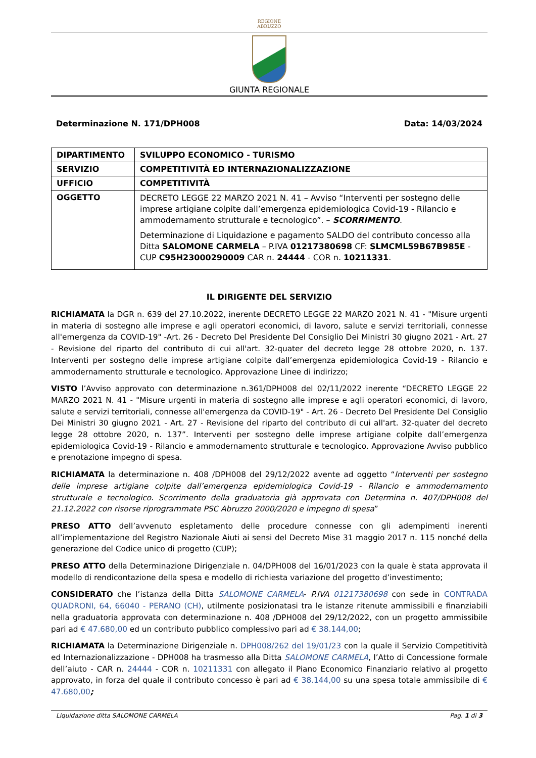REGIONE
ABRUZZO
GIUNTA REGIONALE
Determinazione N. 171/DPH008 Data: 14/03/2024
| DIPARTIMENTO | SVILUPPO ECONOMICO - TURISMO |
| SERVIZIO | COMPETITIVITÀ ED INTERNAZIONALIZZAZIONE |
| UFFICIO | COMPETITIVITÀ |
| OGGETTO | DECRETO LEGGE 22 MARZO 2021 N. 41 – Avviso “Interventi per sostegno delle imprese artigiane colpite dall’emergenza epidemiologica Covid-19 - Rilancio e ammodernamento strutturale e tecnologico”. – SCORRIMENTO . Determinazione di Liquidazione e pagamento SALDO del contributo concesso alla Ditta SALOMONE CARMELA – P.IVA 01217380698 CF: SLMCML59B67B985E - CUP C95H23000290009 CAR n. 24444 - COR n. 10211331 . |
IL DIRIGENTE DEL SERVIZIO
RICHIAMATA la DGR n. 639 del 27.10.2022, inerente DECRETO LEGGE 22 MARZO 2021 N. 41 - "Misure urgenti in materia di sostegno alle imprese e agli operatori economici, di lavoro, salute e servizi territoriali, connesse all'emergenza da COVID-19" -Art. 26 - Decreto Del Presidente Del Consiglio Dei Ministri 30 giugno 2021 - Art. 27 - Revisione del riparto del contributo di cui all'art. 32-quater del decreto legge 28 ottobre 2020, n. 137. Interventi per sostegno delle imprese artigiane colpite dall’emergenza epidemiologica Covid-19 - Rilancio e ammodernamento strutturale e tecnologico. Approvazione Linee di indirizzo;
VISTO l’Avviso approvato con determinazione n.361/DPH008 del 02/11/2022 inerente “DECRETO LEGGE 22 MARZO 2021 N. 41 - "Misure urgenti in materia di sostegno alle imprese e agli operatori economici, di lavoro, salute e servizi territoriali, connesse all'emergenza da COVID-19" - Art. 26 - Decreto Del Presidente Del Consiglio Dei Ministri 30 giugno 2021 - Art. 27 - Revisione del riparto del contributo di cui all'art. 32-quater del decreto legge 28 ottobre 2020, n. 137”. Interventi per sostegno delle imprese artigiane colpite dall’emergenza epidemiologica Covid-19 - Rilancio e ammodernamento strutturale e tecnologico. Approvazione Avviso pubblico e prenotazione impegno di spesa.
RICHIAMATA la determinazione n. 408 /DPH008 del 29/12/2022 avente ad oggetto “Interventi per sostegno delle imprese artigiane colpite dall’emergenza epidemiologica Covid-19 - Rilancio e ammodernamento strutturale e tecnologico. Scorrimento della graduatoria già approvata con Determina n. 407/DPH008 del 21.12.2022 con risorse riprogrammate PSC Abruzzo 2000/2020 e impegno di spesa”
PRESO ATTO dell’avvenuto espletamento delle procedure connesse con gli adempimenti inerenti all’implementazione del Registro Nazionale Aiuti ai sensi del Decreto Mise 31 maggio 2017 n. 115 nonché della generazione del Codice unico di progetto (CUP);
PRESO ATTO della Determinazione Dirigenziale n. 04/DPH008 del 16/01/2023 con la quale è stata approvata il modello di rendicontazione della spesa e modello di richiesta variazione del progetto d’investimento;
CONSIDERATO che l’istanza della Ditta SALOMONE CARMELA- P.IVA 01217380698 con sede in CONTRADA QUADRONI, 64, 66040 - PERANO (CH), utilmente posizionatasi tra le istanze ritenute ammissibili e finanziabili nella graduatoria approvata con determinazione n. 408 /DPH008 del 29/12/2022, con un progetto ammissibile pari ad € 47.680,00 ed un contributo pubblico complessivo pari ad € 38.144,00;
RICHIAMATA la Determinazione Dirigenziale n. DPH008/262 del 19/01/23 con la quale il Servizio Competitività ed Internazionalizzazione - DPH008 ha trasmesso alla Ditta SALOMONE CARMELA, l’Atto di Concessione formale dell’aiuto - CAR n. 24444 - COR n. 10211331 con allegato il Piano Economico Finanziario relativo al progetto approvato, in forza del quale il contributo concesso è pari ad € 38.144,00 su una spesa totale ammissibile di € 47.680,00;
Liquidazione ditta SALOMONE CARMELA Pag. 1 di 3